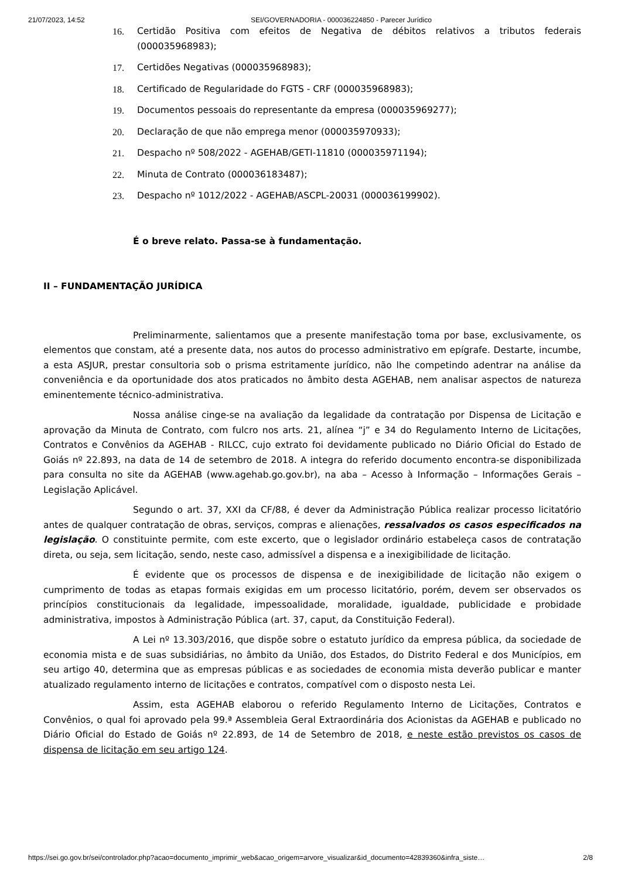21/07/2023, 14:52 SEI/GOVERNADORIA - 000036224850 - Parecer Jurídico
16. Certidão Positiva com efeitos de Negativa de débitos relativos a tributos federais (000035968983);
17. Certidões Negativas (000035968983);
18. Certificado de Regularidade do FGTS - CRF (000035968983);
19. Documentos pessoais do representante da empresa (000035969277);
20. Declaração de que não emprega menor (000035970933);
21. Despacho nº 508/2022 - AGEHAB/GETI-11810 (000035971194);
22. Minuta de Contrato (000036183487);
23. Despacho nº 1012/2022 - AGEHAB/ASCPL-20031 (000036199902).
É o breve relato. Passa-se à fundamentação.
II – FUNDAMENTAÇÃO JURÍDICA
Preliminarmente, salientamos que a presente manifestação toma por base, exclusivamente, os elementos que constam, até a presente data, nos autos do processo administrativo em epígrafe. Destarte, incumbe, a esta ASJUR, prestar consultoria sob o prisma estritamente jurídico, não lhe competindo adentrar na análise da conveniência e da oportunidade dos atos praticados no âmbito desta AGEHAB, nem analisar aspectos de natureza eminentemente técnico-administrativa.
Nossa análise cinge-se na avaliação da legalidade da contratação por Dispensa de Licitação e aprovação da Minuta de Contrato, com fulcro nos arts. 21, alínea “j” e 34 do Regulamento Interno de Licitações, Contratos e Convênios da AGEHAB - RILCC, cujo extrato foi devidamente publicado no Diário Oficial do Estado de Goiás nº 22.893, na data de 14 de setembro de 2018. A integra do referido documento encontra-se disponibilizada para consulta no site da AGEHAB (www.agehab.go.gov.br), na aba – Acesso à Informação – Informações Gerais – Legislação Aplicável.
Segundo o art. 37, XXI da CF/88, é dever da Administração Pública realizar processo licitatório antes de qualquer contratação de obras, serviços, compras e alienações, ressalvados os casos especificados na legislação. O constituinte permite, com este excerto, que o legislador ordinário estabeleça casos de contratação direta, ou seja, sem licitação, sendo, neste caso, admissível a dispensa e a inexigibilidade de licitação.
É evidente que os processos de dispensa e de inexigibilidade de licitação não exigem o cumprimento de todas as etapas formais exigidas em um processo licitatório, porém, devem ser observados os princípios constitucionais da legalidade, impessoalidade, moralidade, igualdade, publicidade e probidade administrativa, impostos à Administração Pública (art. 37, caput, da Constituição Federal).
A Lei nº 13.303/2016, que dispõe sobre o estatuto jurídico da empresa pública, da sociedade de economia mista e de suas subsidiárias, no âmbito da União, dos Estados, do Distrito Federal e dos Municípios, em seu artigo 40, determina que as empresas públicas e as sociedades de economia mista deverão publicar e manter atualizado regulamento interno de licitações e contratos, compatível com o disposto nesta Lei.
Assim, esta AGEHAB elaborou o referido Regulamento Interno de Licitações, Contratos e Convênios, o qual foi aprovado pela 99.ª Assembleia Geral Extraordinária dos Acionistas da AGEHAB e publicado no Diário Oficial do Estado de Goiás nº 22.893, de 14 de Setembro de 2018, e neste estão previstos os casos de dispensa de licitação em seu artigo 124.
https://sei.go.gov.br/sei/controlador.php?acao=documento_imprimir_web&acao_origem=arvore_visualizar&id_documento=42839360&infra_siste… 2/8